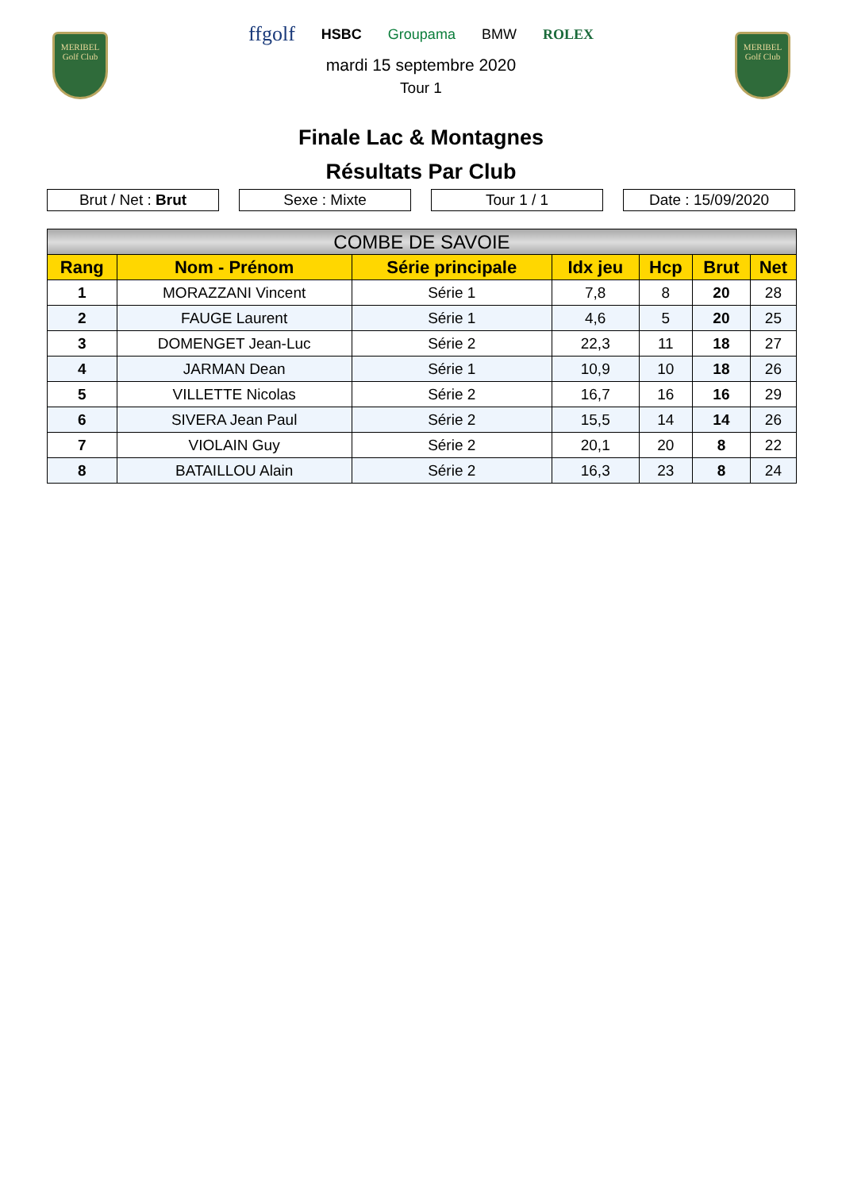MERIBEL
Golf Club
MERIBEL
Golf Club
ffgolf HSBC Groupama BMW ROLEX
mardi 15 septembre 2020
Tour 1
Finale Lac & Montagnes
Résultats Par Club
Brut / Net : Brut Sexe : Mixte Tour 1 / 1 Date : 15/09/2020
| COMBE DE SAVOIE | | | | | | |
| --- | --- | --- | --- | --- | --- | --- |
| Rang | Nom - Prénom | Série principale | Idx jeu | Hcp | Brut | Net |
| 1 | MORAZZANI Vincent | Série 1 | 7,8 | 8 | 20 | 28 |
| 2 | FAUGE Laurent | Série 1 | 4,6 | 5 | 20 | 25 |
| 3 | DOMENGET Jean-Luc | Série 2 | 22,3 | 11 | 18 | 27 |
| 4 | JARMAN Dean | Série 1 | 10,9 | 10 | 18 | 26 |
| 5 | VILLETTE Nicolas | Série 2 | 16,7 | 16 | 16 | 29 |
| 6 | SIVERA Jean Paul | Série 2 | 15,5 | 14 | 14 | 26 |
| 7 | VIOLAIN Guy | Série 2 | 20,1 | 20 | 8 | 22 |
| 8 | BATAILLOU Alain | Série 2 | 16,3 | 23 | 8 | 24 |